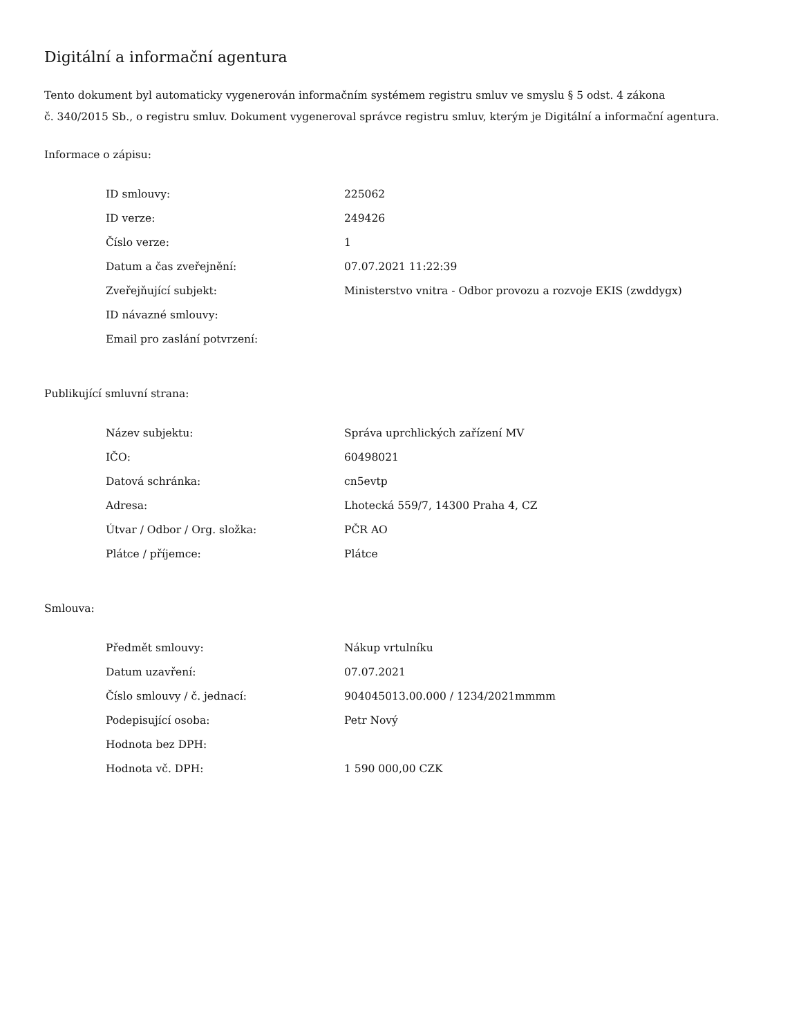Digitální a informační agentura
Tento dokument byl automaticky vygenerován informačním systémem registru smluv ve smyslu § 5 odst. 4 zákona
č. 340/2015 Sb., o registru smluv. Dokument vygeneroval správce registru smluv, kterým je Digitální a informační agentura.
Informace o zápisu:
| ID smlouvy: | 225062 |
| ID verze: | 249426 |
| Číslo verze: | 1 |
| Datum a čas zveřejnění: | 07.07.2021 11:22:39 |
| Zveřejňující subjekt: | Ministerstvo vnitra - Odbor provozu a rozvoje EKIS (zwddygx) |
| ID návazné smlouvy: | |
| Email pro zaslání potvrzení: | |
Publikující smluvní strana:
| Název subjektu: | Správa uprchlických zařízení MV |
| IČO: | 60498021 |
| Datová schránka: | cn5evtp |
| Adresa: | Lhotecká 559/7, 14300 Praha 4, CZ |
| Útvar / Odbor / Org. složka: | PČR AO |
| Plátce / příjemce: | Plátce |
Smlouva:
| Předmět smlouvy: | Nákup vrtulníku |
| Datum uzavření: | 07.07.2021 |
| Číslo smlouvy / č. jednací: | 904045013.00.000 / 1234/2021mmmm |
| Podepisující osoba: | Petr Nový |
| Hodnota bez DPH: | |
| Hodnota vč. DPH: | 1 590 000,00 CZK |